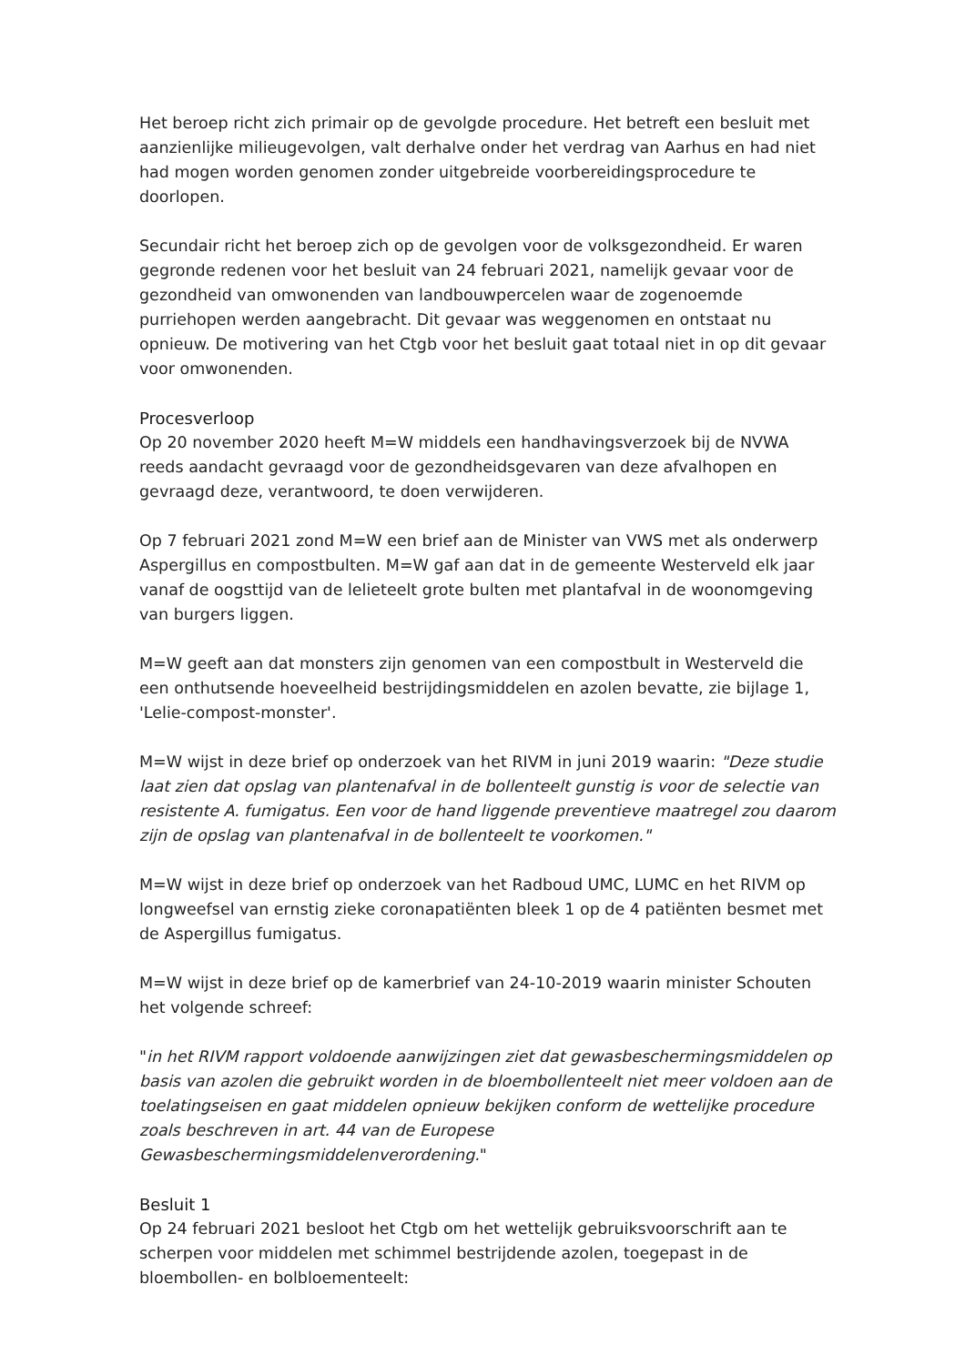Het beroep richt zich primair op de gevolgde procedure. Het betreft een besluit met aanzienlijke milieugevolgen, valt derhalve onder het verdrag van Aarhus en had niet had mogen worden genomen zonder uitgebreide voorbereidingsprocedure te doorlopen.
Secundair richt het beroep zich op de gevolgen voor de volksgezondheid. Er waren gegronde redenen voor het besluit van 24 februari 2021, namelijk gevaar voor de gezondheid van omwonenden van landbouwpercelen waar de zogenoemde purriehopen werden aangebracht. Dit gevaar was weggenomen en ontstaat nu opnieuw. De motivering van het Ctgb voor het besluit gaat totaal niet in op dit gevaar voor omwonenden.
Procesverloop
Op 20 november 2020 heeft M=W middels een handhavingsverzoek bij de NVWA reeds aandacht gevraagd voor de gezondheidsgevaren van deze afvalhopen en gevraagd deze, verantwoord, te doen verwijderen.
Op 7 februari 2021 zond M=W een brief aan de Minister van VWS met als onderwerp Aspergillus en compostbulten. M=W gaf aan dat in de gemeente Westerveld elk jaar vanaf de oogsttijd van de lelieteelt grote bulten met plantafval in de woonomgeving van burgers liggen.
M=W geeft aan dat monsters zijn genomen van een compostbult in Westerveld die een onthutsende hoeveelheid bestrijdingsmiddelen en azolen bevatte, zie bijlage 1, 'Lelie-compost-monster'.
M=W wijst in deze brief op onderzoek van het RIVM in juni 2019 waarin: "Deze studie laat zien dat opslag van plantenafval in de bollenteelt gunstig is voor de selectie van resistente A. fumigatus. Een voor de hand liggende preventieve maatregel zou daarom zijn de opslag van plantenafval in de bollenteelt te voorkomen."
M=W wijst in deze brief op onderzoek van het Radboud UMC, LUMC en het RIVM op longweefsel van ernstig zieke coronapatiënten bleek 1 op de 4 patiënten besmet met de Aspergillus fumigatus.
M=W wijst in deze brief op de kamerbrief van 24-10-2019 waarin minister Schouten het volgende schreef:
"in het RIVM rapport voldoende aanwijzingen ziet dat gewasbeschermingsmiddelen op basis van azolen die gebruikt worden in de bloembollenteelt niet meer voldoen aan de toelatingseisen en gaat middelen opnieuw bekijken conform de wettelijke procedure zoals beschreven in art. 44 van de Europese Gewasbeschermingsmiddelenverordening."
Besluit 1
Op 24 februari 2021 besloot het Ctgb om het wettelijk gebruiksvoorschrift aan te scherpen voor middelen met schimmel bestrijdende azolen, toegepast in de bloembollen- en bolbloementeelt: